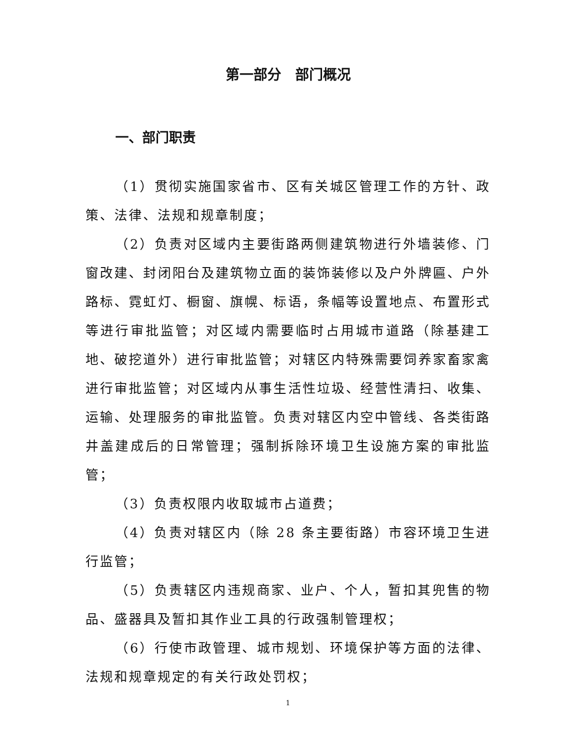第一部分　部门概况
一、部门职责
（1）贯彻实施国家省市、区有关城区管理工作的方针、政策、法律、法规和规章制度；
（2）负责对区域内主要街路两侧建筑物进行外墙装修、门窗改建、封闭阳台及建筑物立面的装饰装修以及户外牌匾、户外路标、霓虹灯、橱窗、旗幌、标语，条幅等设置地点、布置形式等进行审批监管；对区域内需要临时占用城市道路（除基建工地、破挖道外）进行审批监管；对辖区内特殊需要饲养家畜家禽进行审批监管；对区域内从事生活性垃圾、经营性清扫、收集、运输、处理服务的审批监管。负责对辖区内空中管线、各类街路井盖建成后的日常管理；强制拆除环境卫生设施方案的审批监管；
（3）负责权限内收取城市占道费；
（4）负责对辖区内（除 28 条主要街路）市容环境卫生进行监管；
（5）负责辖区内违规商家、业户、个人，暂扣其兜售的物品、盛器具及暂扣其作业工具的行政强制管理权；
（6）行使市政管理、城市规划、环境保护等方面的法律、法规和规章规定的有关行政处罚权；
1